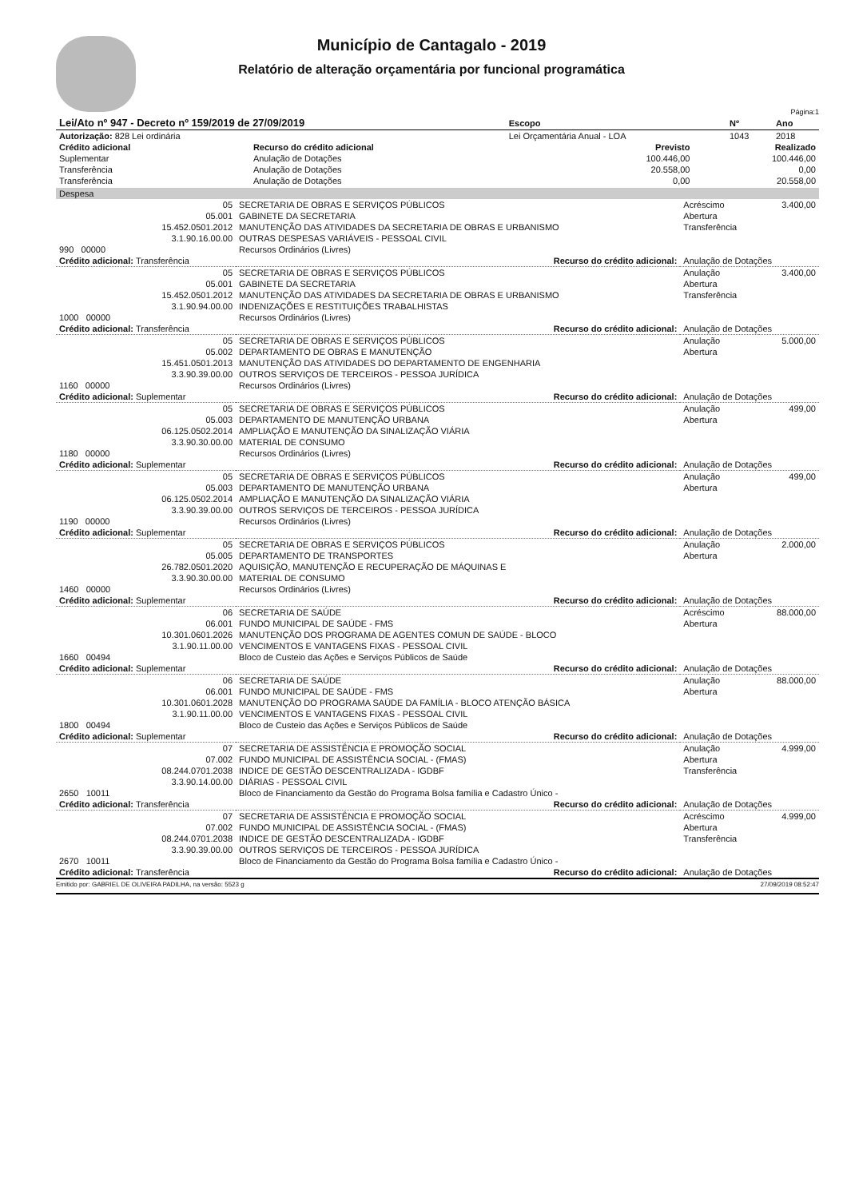Município de Cantagalo - 2019
Relatório de alteração orçamentária por funcional programática
Página:1
| Lei/Ato nº 947 - Decreto nº 159/2019 de 27/09/2019 | Escopo | Nº | Ano |
| --- | --- | --- | --- |
| Autorização: 828 Lei ordinária | Lei Orçamentária Anual - LOA | 1043 | 2018 |
| Crédito adicional | Recurso do crédito adicional | Previsto | Realizado |
| --- | --- | --- | --- |
| Suplementar | Anulação de Dotações | 100.446,00 | 100.446,00 |
| Transferência | Anulação de Dotações | 20.558,00 | 0,00 |
| Transferência | Anulação de Dotações | 0,00 | 20.558,00 |
| Despesa | | | |
| 05 | SECRETARIA DE OBRAS E SERVIÇOS PÚBLICOS | Acréscimo | 3.400,00 |
| 05.001 | GABINETE DA SECRETARIA | Abertura | |
| 15.452.0501.2012 | MANUTENÇÃO DAS ATIVIDADES DA SECRETARIA DE OBRAS E URBANISMO | Transferência | |
| 3.1.90.16.00.00 | OUTRAS DESPESAS VARIÁVEIS - PESSOAL CIVIL | | |
| 990 00000 | Recursos Ordinários (Livres) | | |
| Crédito adicional: Transferência | Recurso do crédito adicional: | Anulação de Dotações | |
| 05 | SECRETARIA DE OBRAS E SERVIÇOS PÚBLICOS | Anulação | 3.400,00 |
| 05.001 | GABINETE DA SECRETARIA | Abertura | |
| 15.452.0501.2012 | MANUTENÇÃO DAS ATIVIDADES DA SECRETARIA DE OBRAS E URBANISMO | Transferência | |
| 3.1.90.94.00.00 | INDENIZAÇÕES E RESTITUIÇÕES TRABALHISTAS | | |
| 1000 00000 | Recursos Ordinários (Livres) | | |
| Crédito adicional: Transferência | Recurso do crédito adicional: | Anulação de Dotações | |
| 05 | SECRETARIA DE OBRAS E SERVIÇOS PÚBLICOS | Anulação | 5.000,00 |
| 05.002 | DEPARTAMENTO DE OBRAS E MANUTENÇÃO | Abertura | |
| 15.451.0501.2013 | MANUTENÇÃO DAS ATIVIDADES DO DEPARTAMENTO DE ENGENHARIA | | |
| 3.3.90.39.00.00 | OUTROS SERVIÇOS DE TERCEIROS - PESSOA JURÍDICA | | |
| 1160 00000 | Recursos Ordinários (Livres) | | |
| Crédito adicional: Suplementar | Recurso do crédito adicional: | Anulação de Dotações | |
| 05 | SECRETARIA DE OBRAS E SERVIÇOS PÚBLICOS | Anulação | 499,00 |
| 05.003 | DEPARTAMENTO DE MANUTENÇÃO URBANA | Abertura | |
| 06.125.0502.2014 | AMPLIAÇÃO E MANUTENÇÃO DA SINALIZAÇÃO VIÁRIA | | |
| 3.3.90.30.00.00 | MATERIAL DE CONSUMO | | |
| 1180 00000 | Recursos Ordinários (Livres) | | |
| Crédito adicional: Suplementar | Recurso do crédito adicional: | Anulação de Dotações | |
| 05 | SECRETARIA DE OBRAS E SERVIÇOS PÚBLICOS | Anulação | 499,00 |
| 05.003 | DEPARTAMENTO DE MANUTENÇÃO URBANA | Abertura | |
| 06.125.0502.2014 | AMPLIAÇÃO E MANUTENÇÃO DA SINALIZAÇÃO VIÁRIA | | |
| 3.3.90.39.00.00 | OUTROS SERVIÇOS DE TERCEIROS - PESSOA JURÍDICA | | |
| 1190 00000 | Recursos Ordinários (Livres) | | |
| Crédito adicional: Suplementar | Recurso do crédito adicional: | Anulação de Dotações | |
| 05 | SECRETARIA DE OBRAS E SERVIÇOS PÚBLICOS | Anulação | 2.000,00 |
| 05.005 | DEPARTAMENTO DE TRANSPORTES | Abertura | |
| 26.782.0501.2020 | AQUISIÇÃO, MANUTENÇÃO E RECUPERAÇÃO DE MÁQUINAS E | | |
| 3.3.90.30.00.00 | MATERIAL DE CONSUMO | | |
| 1460 00000 | Recursos Ordinários (Livres) | | |
| Crédito adicional: Suplementar | Recurso do crédito adicional: | Anulação de Dotações | |
| 06 | SECRETARIA DE SAÚDE | Acréscimo | 88.000,00 |
| 06.001 | FUNDO MUNICIPAL DE SAÚDE - FMS | Abertura | |
| 10.301.0601.2026 | MANUTENÇÃO DOS PROGRAMA DE AGENTES COMUN DE SAÚDE - BLOCO | | |
| 3.1.90.11.00.00 | VENCIMENTOS E VANTAGENS FIXAS - PESSOAL CIVIL | | |
| 1660 00494 | Bloco de Custeio das Ações e Serviços Públicos de Saúde | | |
| Crédito adicional: Suplementar | Recurso do crédito adicional: | Anulação de Dotações | |
| 06 | SECRETARIA DE SAÚDE | Anulação | 88.000,00 |
| 06.001 | FUNDO MUNICIPAL DE SAÚDE - FMS | Abertura | |
| 10.301.0601.2028 | MANUTENÇÃO DO PROGRAMA SAÚDE DA FAMÍLIA - BLOCO ATENÇÃO BÁSICA | | |
| 3.1.90.11.00.00 | VENCIMENTOS E VANTAGENS FIXAS - PESSOAL CIVIL | | |
| 1800 00494 | Bloco de Custeio das Ações e Serviços Públicos de Saúde | | |
| Crédito adicional: Suplementar | Recurso do crédito adicional: | Anulação de Dotações | |
| 07 | SECRETARIA DE ASSISTÊNCIA E PROMOÇÃO SOCIAL | Anulação | 4.999,00 |
| 07.002 | FUNDO MUNICIPAL DE ASSISTÊNCIA SOCIAL - (FMAS) | Abertura | |
| 08.244.0701.2038 | INDICE DE GESTÃO DESCENTRALIZADA - IGDBF | Transferência | |
| 3.3.90.14.00.00 | DIÁRIAS - PESSOAL CIVIL | | |
| 2650 10011 | Bloco de Financiamento da Gestão do Programa Bolsa família e Cadastro Único - | | |
| Crédito adicional: Transferência | Recurso do crédito adicional: | Anulação de Dotações | |
| 07 | SECRETARIA DE ASSISTÊNCIA E PROMOÇÃO SOCIAL | Acréscimo | 4.999,00 |
| 07.002 | FUNDO MUNICIPAL DE ASSISTÊNCIA SOCIAL - (FMAS) | Abertura | |
| 08.244.0701.2038 | INDICE DE GESTÃO DESCENTRALIZADA - IGDBF | Transferência | |
| 3.3.90.39.00.00 | OUTROS SERVIÇOS DE TERCEIROS - PESSOA JURÍDICA | | |
| 2670 10011 | Bloco de Financiamento da Gestão do Programa Bolsa família e Cadastro Único - | | |
| Crédito adicional: Transferência | Recurso do crédito adicional: | Anulação de Dotações | |
Emitido por: GABRIEL DE OLIVEIRA PADILHA, na versão: 5523 g 27/09/2019 08:52:47